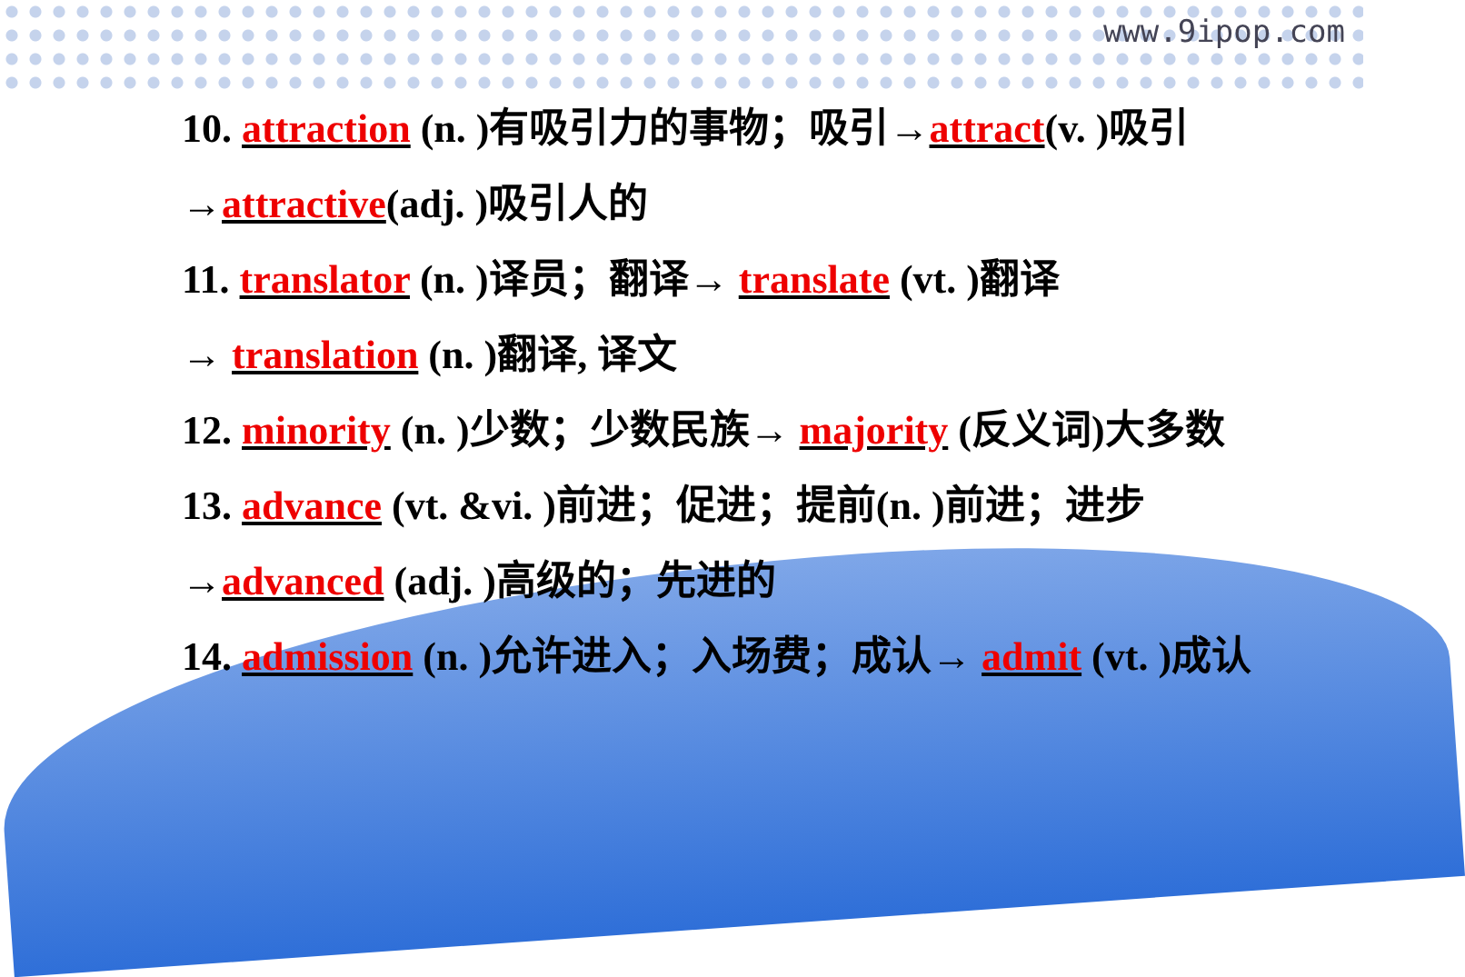www.9ipop.com
10. attraction (n. )有吸引力的事物；吸引→attract(v. )吸引
→attractive(adj. )吸引人的
11. translator (n. )译员；翻译→ translate (vt. )翻译
→ translation (n. )翻译, 译文
12. minority (n. )少数；少数民族→ majority (反义词)大多数
13. advance (vt. &vi. )前进；促进；提前(n. )前进；进步
→advanced (adj. )高级的；先进的
14. admission (n. )允许进入；入场费；成认→ admit (vt. )成认